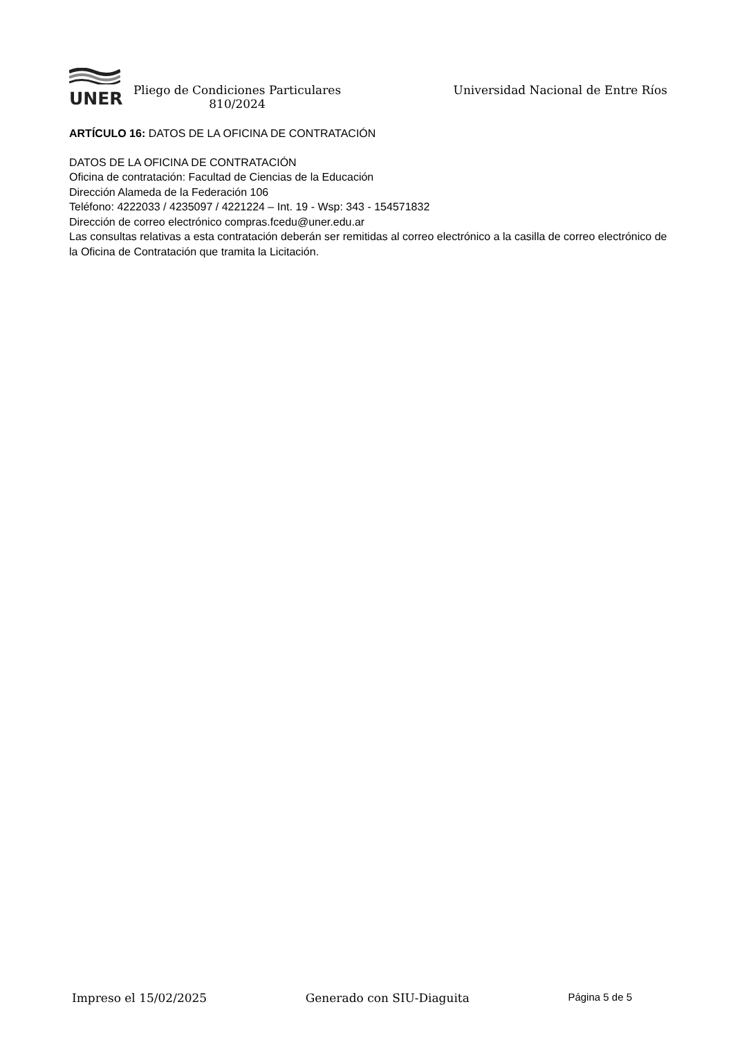UNER
Pliego de Condiciones Particulares 810/2024
Universidad Nacional de Entre Ríos
ARTÍCULO 16: DATOS DE LA OFICINA DE CONTRATACIÓN
DATOS DE LA OFICINA DE CONTRATACIÓN
Oficina de contratación: Facultad de Ciencias de la Educación
Dirección Alameda de la Federación 106
Teléfono: 4222033 / 4235097 / 4221224 – Int. 19 - Wsp: 343 - 154571832
Dirección de correo electrónico compras.fcedu@uner.edu.ar
Las consultas relativas a esta contratación deberán ser remitidas al correo electrónico a la casilla de correo electrónico de la Oficina de Contratación que tramita la Licitación.
Impreso el 15/02/2025 Generado con SIU-Diaguita Página 5 de 5